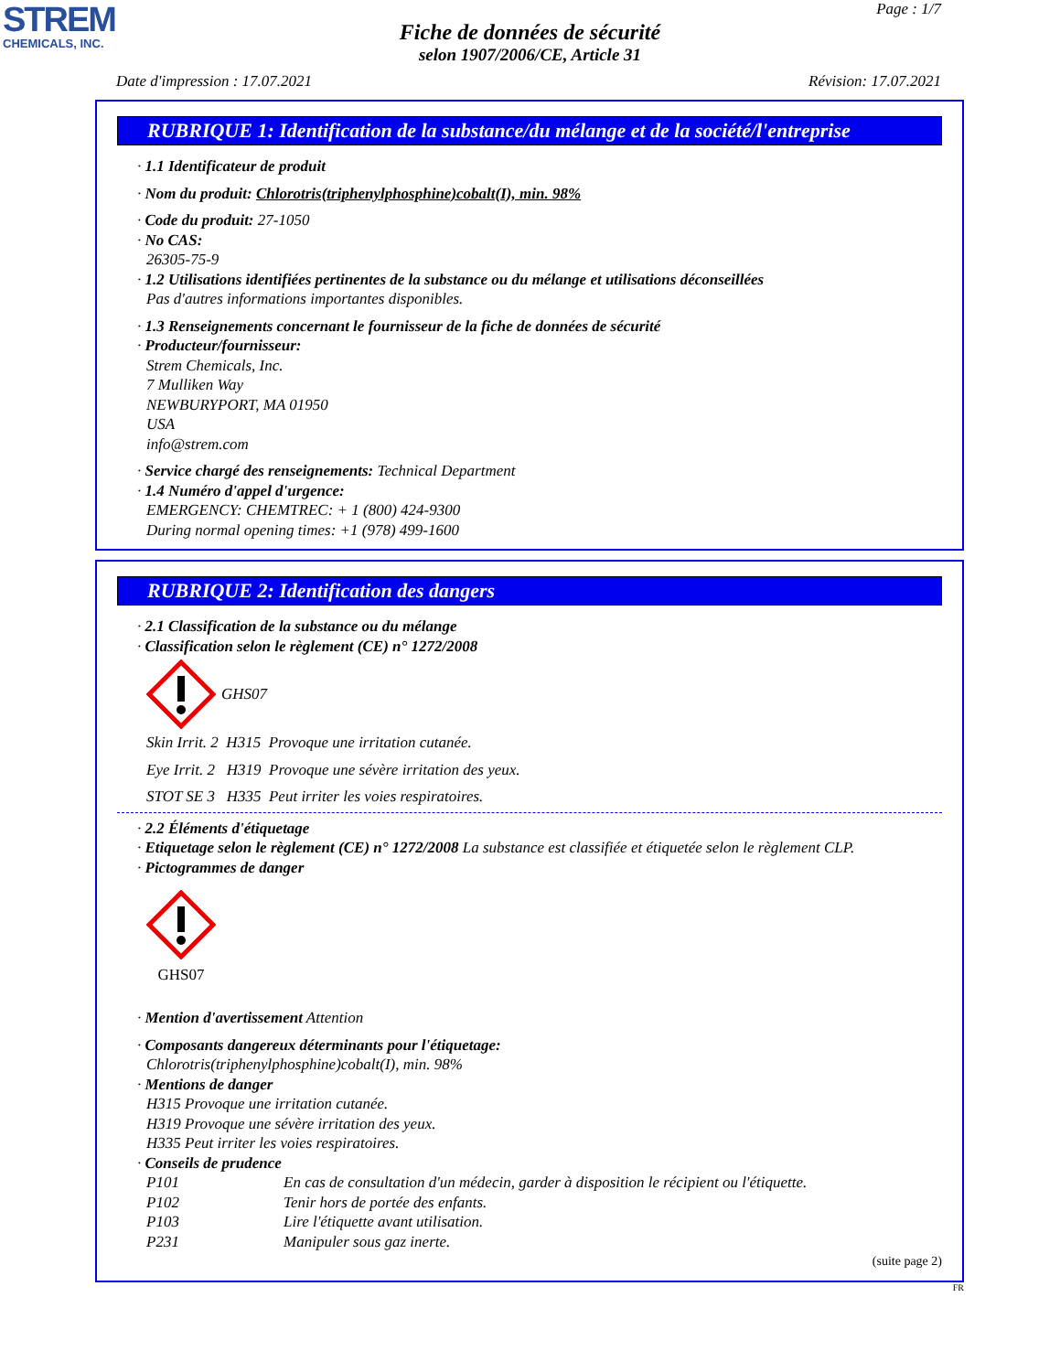STREM
CHEMICALS, INC.
Page : 1/7
Fiche de données de sécurité
selon 1907/2006/CE, Article 31
Date d'impression : 17.07.2021 Révision: 17.07.2021
RUBRIQUE 1: Identification de la substance/du mélange et de la société/l'entreprise
· 1.1 Identificateur de produit
· Nom du produit: Chlorotris(triphenylphosphine)cobalt(I), min. 98%
· Code du produit: 27-1050
· No CAS:
26305-75-9
· 1.2 Utilisations identifiées pertinentes de la substance ou du mélange et utilisations déconseillées
Pas d'autres informations importantes disponibles.
· 1.3 Renseignements concernant le fournisseur de la fiche de données de sécurité
· Producteur/fournisseur:
Strem Chemicals, Inc.
7 Mulliken Way
NEWBURYPORT, MA 01950
USA
info@strem.com
· Service chargé des renseignements: Technical Department
· 1.4 Numéro d'appel d'urgence:
EMERGENCY: CHEMTREC: + 1 (800) 424-9300
During normal opening times: +1 (978) 499-1600
RUBRIQUE 2: Identification des dangers
· 2.1 Classification de la substance ou du mélange
· Classification selon le règlement (CE) n° 1272/2008
GHS07
Skin Irrit. 2 H315 Provoque une irritation cutanée.
Eye Irrit. 2 H319 Provoque une sévère irritation des yeux.
STOT SE 3 H335 Peut irriter les voies respiratoires.
· 2.2 Éléments d'étiquetage
· Etiquetage selon le règlement (CE) n° 1272/2008 La substance est classifiée et étiquetée selon le règlement CLP.
· Pictogrammes de danger
GHS07
· Mention d'avertissement Attention
· Composants dangereux déterminants pour l'étiquetage:
Chlorotris(triphenylphosphine)cobalt(I), min. 98%
· Mentions de danger
H315 Provoque une irritation cutanée.
H319 Provoque une sévère irritation des yeux.
H335 Peut irriter les voies respiratoires.
· Conseils de prudence
P101 En cas de consultation d'un médecin, garder à disposition le récipient ou l'étiquette.
P102 Tenir hors de portée des enfants.
P103 Lire l'étiquette avant utilisation.
P231 Manipuler sous gaz inerte.
(suite page 2)
FR